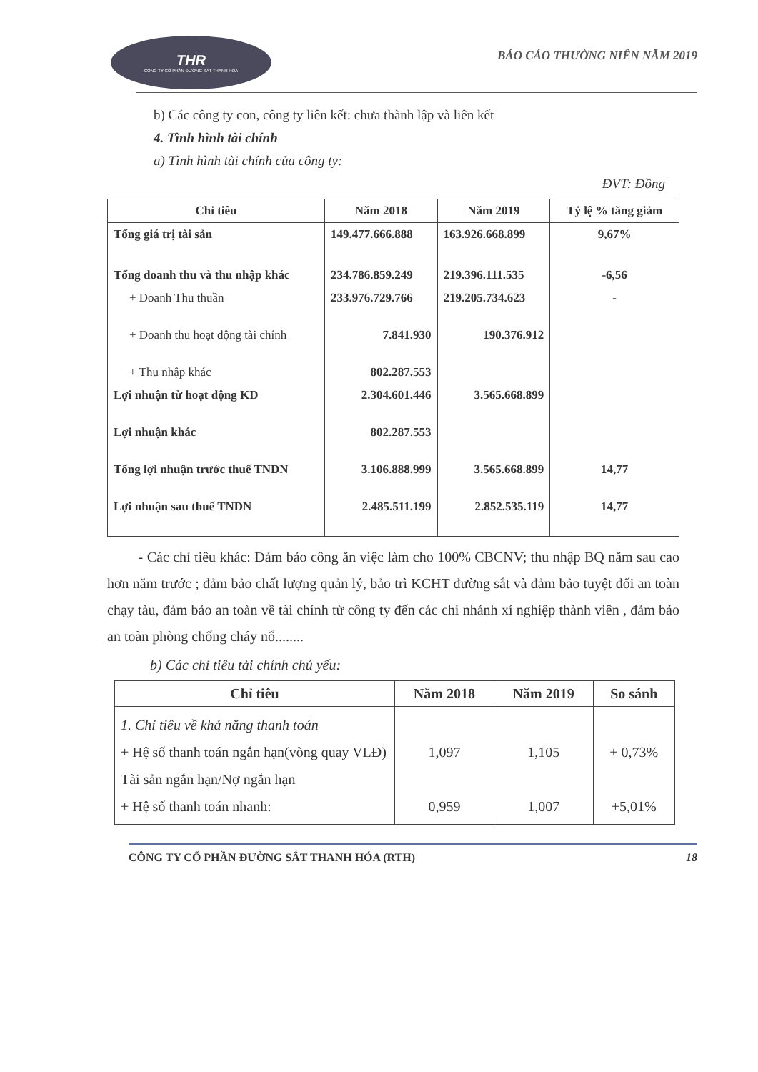THR
CÔNG TY CỔ PHẦN ĐƯỜNG SẮT THANH HÓA
BÁO CÁO THƯỜNG NIÊN NĂM 2019
b) Các công ty con, công ty liên kết: chưa thành lập và liên kết
4. Tình hình tài chính
a) Tình hình tài chính của công ty:
ĐVT: Đồng
| Chỉ tiêu | Năm 2018 | Năm 2019 | Tỷ lệ % tăng giảm |
| --- | --- | --- | --- |
| Tổng giá trị tài sản | 149.477.666.888 | 163.926.668.899 | 9,67% |
| Tổng doanh thu và thu nhập khác | 234.786.859.249 | 219.396.111.535 | -6,56 |
| + Doanh Thu thuần | 233.976.729.766 | 219.205.734.623 | - |
| + Doanh thu hoạt động tài chính | 7.841.930 | 190.376.912 | |
| + Thu nhập khác | 802.287.553 | | |
| Lợi nhuận từ hoạt động KD | 2.304.601.446 | 3.565.668.899 | |
| Lợi nhuận khác | 802.287.553 | | |
| Tổng lợi nhuận trước thuế TNDN | 3.106.888.999 | 3.565.668.899 | 14,77 |
| Lợi nhuận sau thuế TNDN | 2.485.511.199 | 2.852.535.119 | 14,77 |
- Các chỉ tiêu khác: Đảm bảo công ăn việc làm cho 100% CBCNV; thu nhập BQ năm sau cao hơn năm trước ; đảm bảo chất lượng quản lý, bảo trì KCHT đường sắt và đảm bảo tuyệt đối an toàn chạy tàu, đảm bảo an toàn về tài chính từ công ty đến các chi nhánh xí nghiệp thành viên , đảm bảo an toàn phòng chống cháy nổ........
b) Các chỉ tiêu tài chính chủ yếu:
| Chỉ tiêu | Năm 2018 | Năm 2019 | So sánh |
| --- | --- | --- | --- |
| 1. Chỉ tiêu về khả năng thanh toán + Hệ số thanh toán ngắn hạn(vòng quay VLĐ) Tài sản ngắn hạn/Nợ ngắn hạn + Hệ số thanh toán nhanh: | 1,097 0,959 | 1,105 1,007 | + 0,73% +5,01% |
CÔNG TY CỔ PHẦN ĐƯỜNG SẮT THANH HÓA (RTH) 18